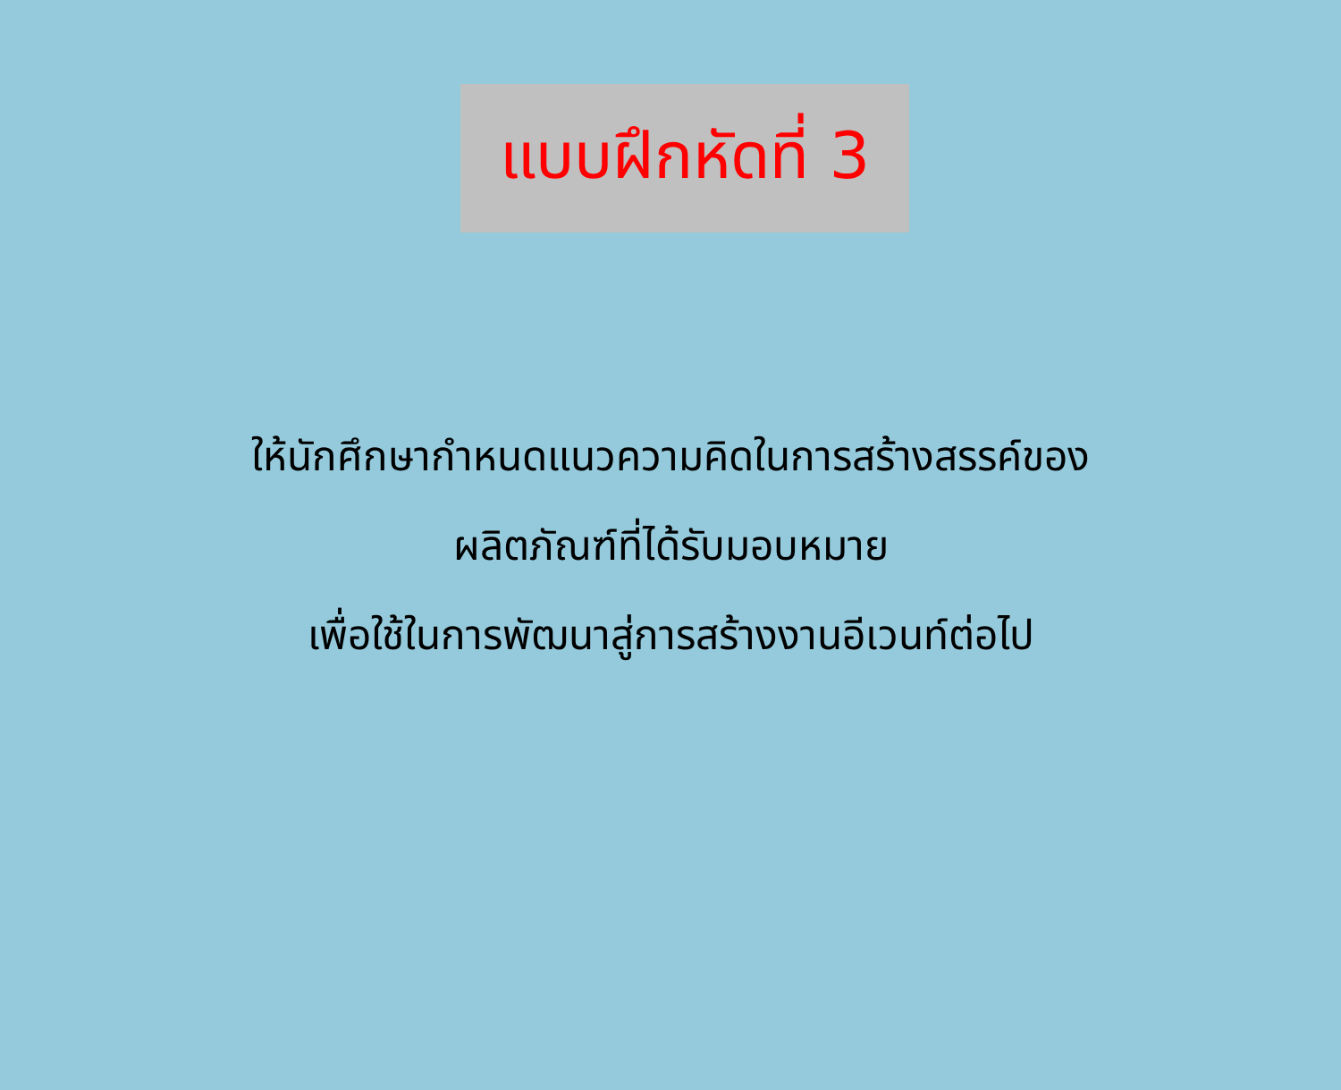แบบฝึกหัดที่ 3
ให้นักศึกษากำหนดแนวความคิดในการสร้างสรรค์ของ
ผลิตภัณฑ์ที่ได้รับมอบหมาย
เพื่อใช้ในการพัฒนาสู่การสร้างงานอีเวนท์ต่อไป